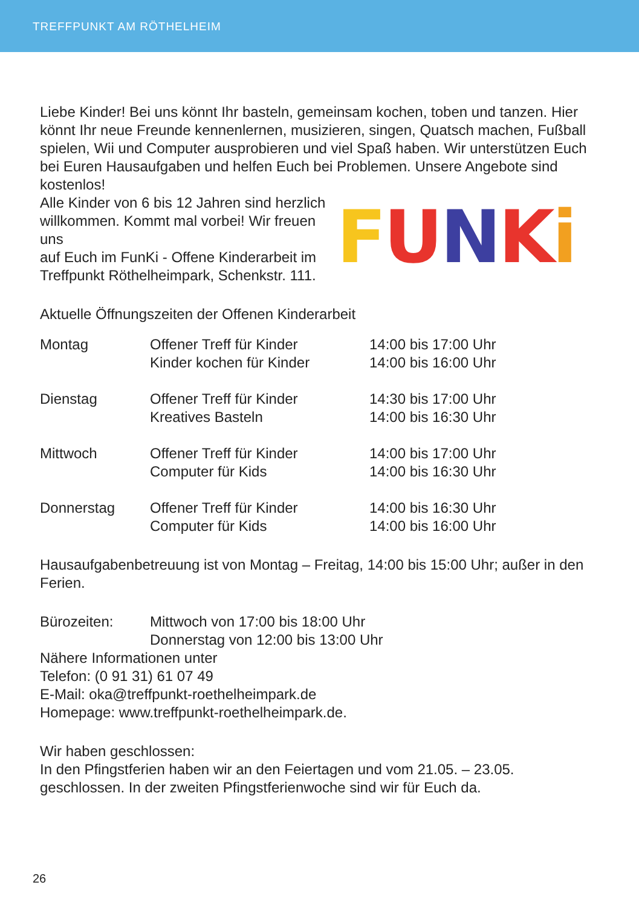TREFFPUNKT AM RÖTHELHEIM
Liebe Kinder! Bei uns könnt Ihr basteln, gemeinsam kochen, toben und tanzen. Hier könnt Ihr neue Freunde kennenlernen, musizieren, singen, Quatsch machen, Fußball spielen, Wii und Computer ausprobieren und viel Spaß haben. Wir unterstützen Euch bei Euren Hausaufgaben und helfen Euch bei Problemen. Unsere Angebote sind kostenlos!
FUNKi
Alle Kinder von 6 bis 12 Jahren sind herzlich
willkommen. Kommt mal vorbei! Wir freuen uns
auf Euch im FunKi - Offene Kinderarbeit im
Treffpunkt Röthelheimpark, Schenkstr. 111.
Aktuelle Öffnungszeiten der Offenen Kinderarbeit
| Montag | Offener Treff für Kinder | 14:00 bis 17:00 Uhr |
| | Kinder kochen für Kinder | 14:00 bis 16:00 Uhr |
| Dienstag | Offener Treff für Kinder | 14:30 bis 17:00 Uhr |
| | Kreatives Basteln | 14:00 bis 16:30 Uhr |
| Mittwoch | Offener Treff für Kinder | 14:00 bis 17:00 Uhr |
| | Computer für Kids | 14:00 bis 16:30 Uhr |
| Donnerstag | Offener Treff für Kinder | 14:00 bis 16:30 Uhr |
| | Computer für Kids | 14:00 bis 16:00 Uhr |
Hausaufgabenbetreuung ist von Montag – Freitag, 14:00 bis 15:00 Uhr; außer in den Ferien.
| Bürozeiten: | Mittwoch von 17:00 bis 18:00 Uhr |
| | Donnerstag von 12:00 bis 13:00 Uhr |
Nähere Informationen unter
Telefon: (0 91 31) 61 07 49
E-Mail: oka@treffpunkt-roethelheimpark.de
Homepage: www.treffpunkt-roethelheimpark.de.
Wir haben geschlossen:
In den Pfingstferien haben wir an den Feiertagen und vom 21.05. – 23.05. geschlossen. In der zweiten Pfingstferienwoche sind wir für Euch da.
26